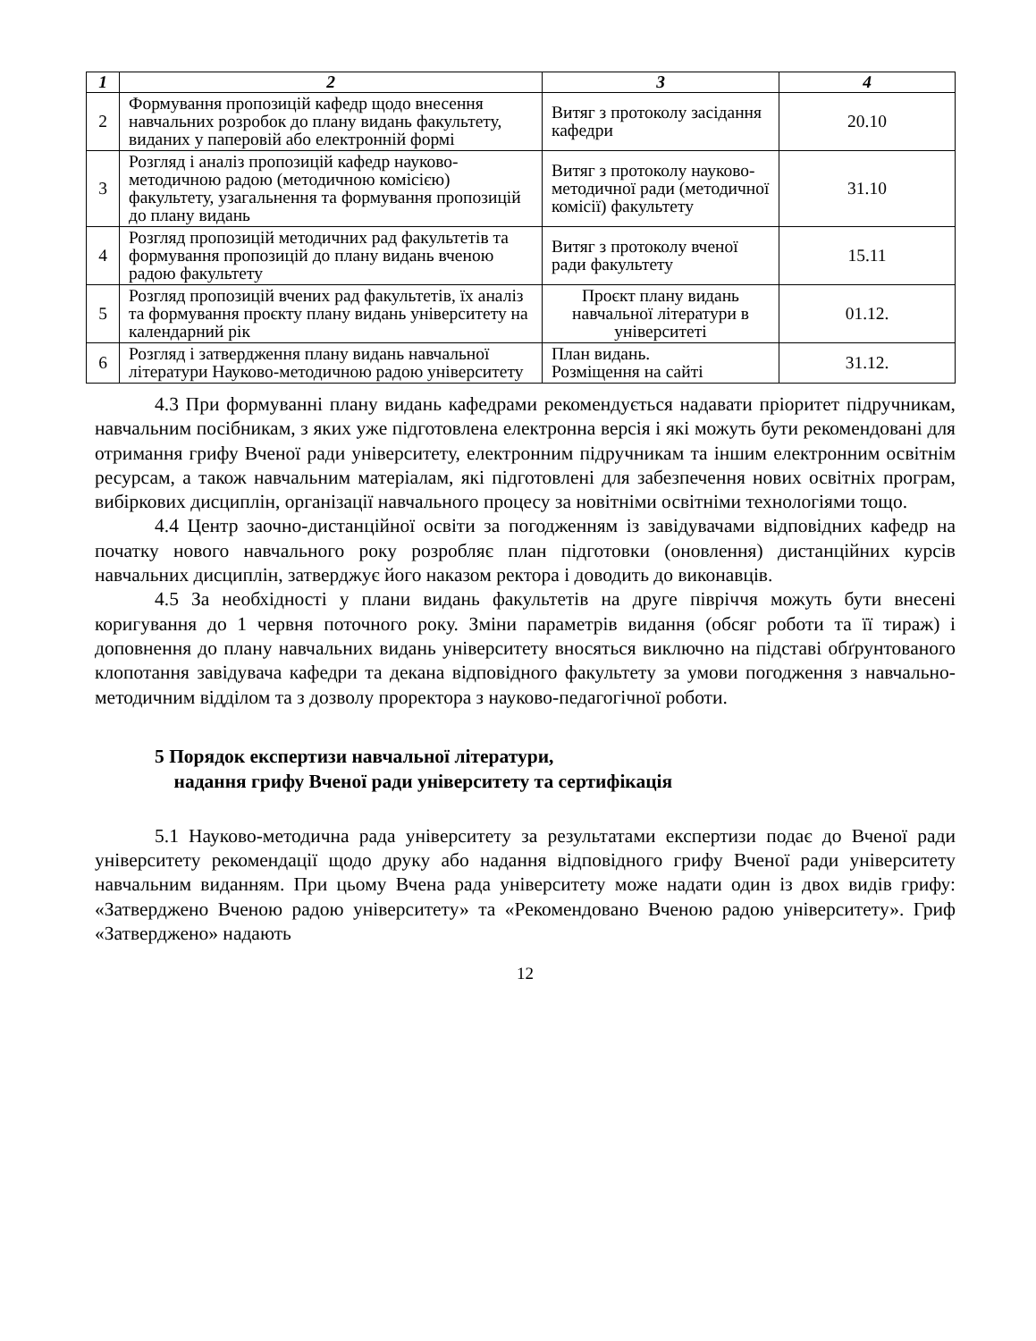| 1 | 2 | 3 | 4 |
| --- | --- | --- | --- |
| 2 | Формування пропозицій кафедр щодо внесення навчальних розробок до плану видань факультету, виданих у паперовій або електронній формі | Витяг з протоколу засідання кафедри | 20.10 |
| 3 | Розгляд і аналіз пропозицій кафедр науково-методичною радою (методичною комісією) факультету, узагальнення та формування пропозицій до плану видань | Витяг з протоколу науково-методичної ради (методичної комісії) факультету | 31.10 |
| 4 | Розгляд пропозицій методичних рад факультетів та формування пропозицій до плану видань вченою радою факультету | Витяг з протоколу вченої ради факультету | 15.11 |
| 5 | Розгляд пропозицій вчених рад факультетів, їх аналіз та формування проєкту плану видань університету на календарний рік | Проєкт плану видань навчальної літератури в університеті | 01.12. |
| 6 | Розгляд і затвердження плану видань навчальної літератури Науково-методичною радою університету | План видань. Розміщення на сайті | 31.12. |
4.3 При формуванні плану видань кафедрами рекомендується надавати пріоритет підручникам, навчальним посібникам, з яких уже підготовлена електронна версія і які можуть бути рекомендовані для отримання грифу Вченої ради університету, електронним підручникам та іншим електронним освітнім ресурсам, а також навчальним матеріалам, які підготовлені для забезпечення нових освітніх програм, вибіркових дисциплін, організації навчального процесу за новітніми освітніми технологіями тощо.
4.4 Центр заочно-дистанційної освіти за погодженням із завідувачами відповідних кафедр на початку нового навчального року розробляє план підготовки (оновлення) дистанційних курсів навчальних дисциплін, затверджує його наказом ректора і доводить до виконавців.
4.5 За необхідності у плани видань факультетів на друге півріччя можуть бути внесені коригування до 1 червня поточного року. Зміни параметрів видання (обсяг роботи та її тираж) і доповнення до плану навчальних видань університету вносяться виключно на підставі обґрунтованого клопотання завідувача кафедри та декана відповідного факультету за умови погодження з навчально-методичним відділом та з дозволу проректора з науково-педагогічної роботи.
5 Порядок експертизи навчальної літератури,
надання грифу Вченої ради університету та сертифікація
5.1 Науково-методична рада університету за результатами експертизи подає до Вченої ради університету рекомендації щодо друку або надання відповідного грифу Вченої ради університету навчальним виданням. При цьому Вчена рада університету може надати один із двох видів грифу: «Затверджено Вченою радою університету» та «Рекомендовано Вченою радою університету». Гриф «Затверджено» надають
12